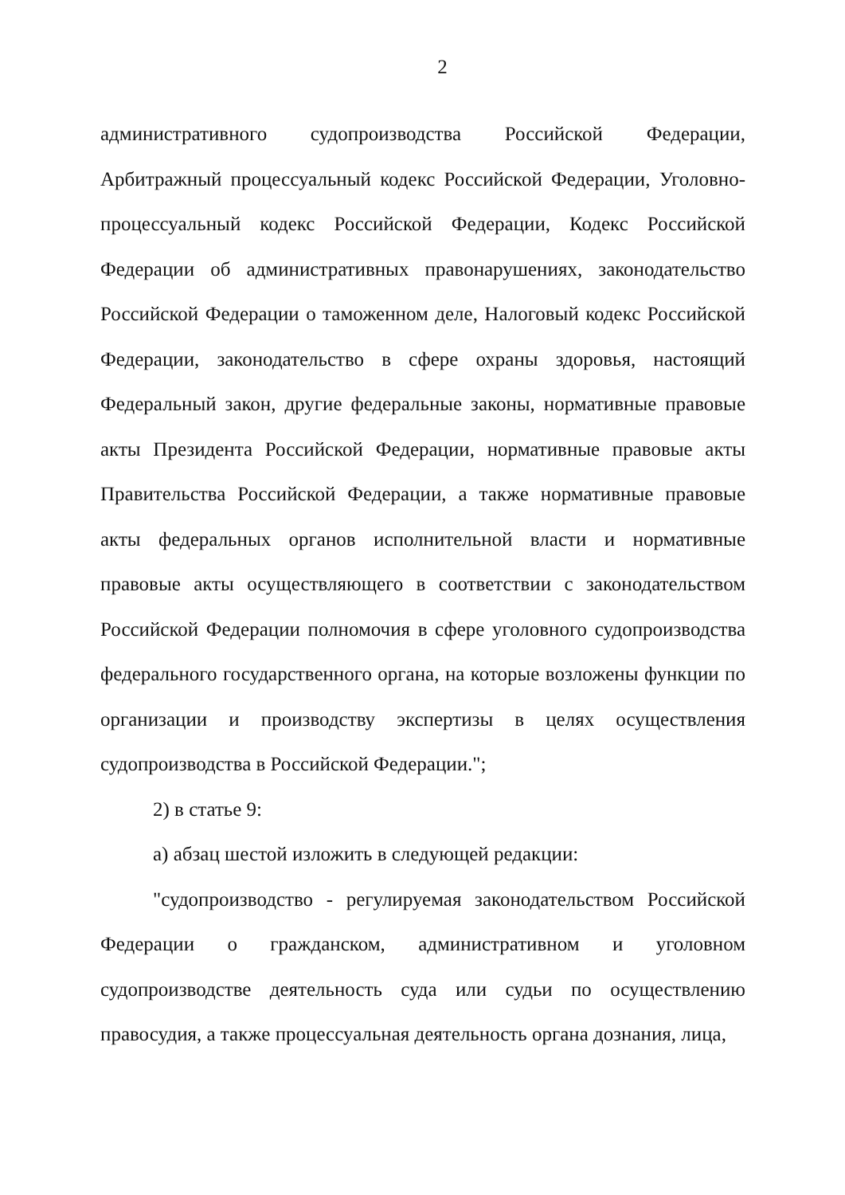2
административного судопроизводства Российской Федерации, Арбитражный процессуальный кодекс Российской Федерации, Уголовно-процессуальный кодекс Российской Федерации, Кодекс Российской Федерации об административных правонарушениях, законодательство Российской Федерации о таможенном деле, Налоговый кодекс Российской Федерации, законодательство в сфере охраны здоровья, настоящий Федеральный закон, другие федеральные законы, нормативные правовые акты Президента Российской Федерации, нормативные правовые акты Правительства Российской Федерации, а также нормативные правовые акты федеральных органов исполнительной власти и нормативные правовые акты осуществляющего в соответствии с законодательством Российской Федерации полномочия в сфере уголовного судопроизводства федерального государственного органа, на которые возложены функции по организации и производству экспертизы в целях осуществления судопроизводства в Российской Федерации.";
2) в статье 9:
а) абзац шестой изложить в следующей редакции:
"судопроизводство - регулируемая законодательством Российской Федерации о гражданском, административном и уголовном судопроизводстве деятельность суда или судьи по осуществлению правосудия, а также процессуальная деятельность органа дознания, лица,